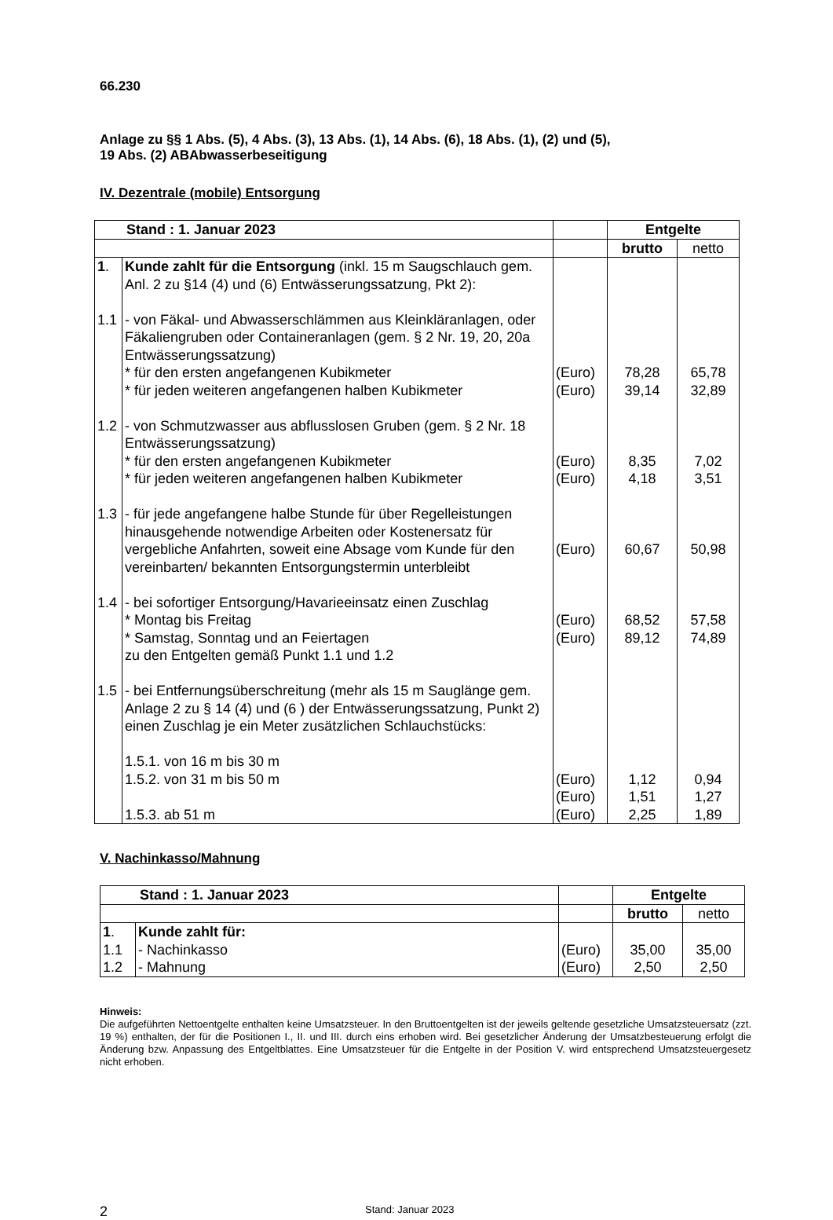66.230
Anlage zu §§ 1 Abs. (5), 4 Abs. (3), 13 Abs. (1), 14 Abs. (6), 18 Abs. (1), (2) und (5),
19 Abs. (2) ABAbwasserbeseitigung
IV. Dezentrale (mobile) Entsorgung
| Stand : 1. Januar 2023 | | | Entgelte | |
| | | | brutto | netto |
| 1 . | Kunde zahlt für die Entsorgung (inkl. 15 m Saugschlauch gem. Anl. 2 zu §14 (4) und (6) Entwässerungssatzung, Pkt 2): | | | |
| 1.1 | - von Fäkal- und Abwasserschlämmen aus Kleinkläranlagen, oder Fäkaliengruben oder Containeranlagen (gem. § 2 Nr. 19, 20, 20a Entwässerungssatzung) * für den ersten angefangenen Kubikmeter * für jeden weiteren angefangenen halben Kubikmeter | (Euro) (Euro) | 78,28 39,14 | 65,78 32,89 |
| 1.2 | - von Schmutzwasser aus abflusslosen Gruben (gem. § 2 Nr. 18 Entwässerungssatzung) * für den ersten angefangenen Kubikmeter * für jeden weiteren angefangenen halben Kubikmeter | (Euro) (Euro) | 8,35 4,18 | 7,02 3,51 |
| 1.3 | - für jede angefangene halbe Stunde für über Regelleistungen hinausgehende notwendige Arbeiten oder Kostenersatz für vergebliche Anfahrten, soweit eine Absage vom Kunde für den vereinbarten/ bekannten Entsorgungstermin unterbleibt | (Euro) | 60,67 | 50,98 |
| 1.4 | - bei sofortiger Entsorgung/Havarieeinsatz einen Zuschlag * Montag bis Freitag * Samstag, Sonntag und an Feiertagen zu den Entgelten gemäß Punkt 1.1 und 1.2 | (Euro) (Euro) | 68,52 89,12 | 57,58 74,89 |
| 1.5 | - bei Entfernungsüberschreitung (mehr als 15 m Sauglänge gem. Anlage 2 zu § 14 (4) und (6 ) der Entwässerungssatzung, Punkt 2) einen Zuschlag je ein Meter zusätzlichen Schlauchstücks: 1.5.1. von 16 m bis 30 m 1.5.2. von 31 m bis 50 m | (Euro) (Euro) | 1,12 1,51 | 0,94 1,27 |
| | 1.5.3. ab 51 m | (Euro) | 2,25 | 1,89 |
V. Nachinkasso/Mahnung
| Stand : 1. Januar 2023 | | | Entgelte | |
| | | | brutto | netto |
| 1 . | Kunde zahlt für: | | | |
| 1.1 | - Nachinkasso | (Euro) | 35,00 | 35,00 |
| 1.2 | - Mahnung | (Euro) | 2,50 | 2,50 |
Hinweis:
Die aufgeführten Nettoentgelte enthalten keine Umsatzsteuer. In den Bruttoentgelten ist der jeweils geltende gesetzliche Umsatzsteuersatz (zzt. 19 %) enthalten, der für die Positionen I., II. und III. durch eins erhoben wird. Bei gesetzlicher Änderung der Umsatzbesteuerung erfolgt die Änderung bzw. Anpassung des Entgeltblattes. Eine Umsatzsteuer für die Entgelte in der Position V. wird entsprechend Umsatzsteuergesetz nicht erhoben.
2 Stand: Januar 2023